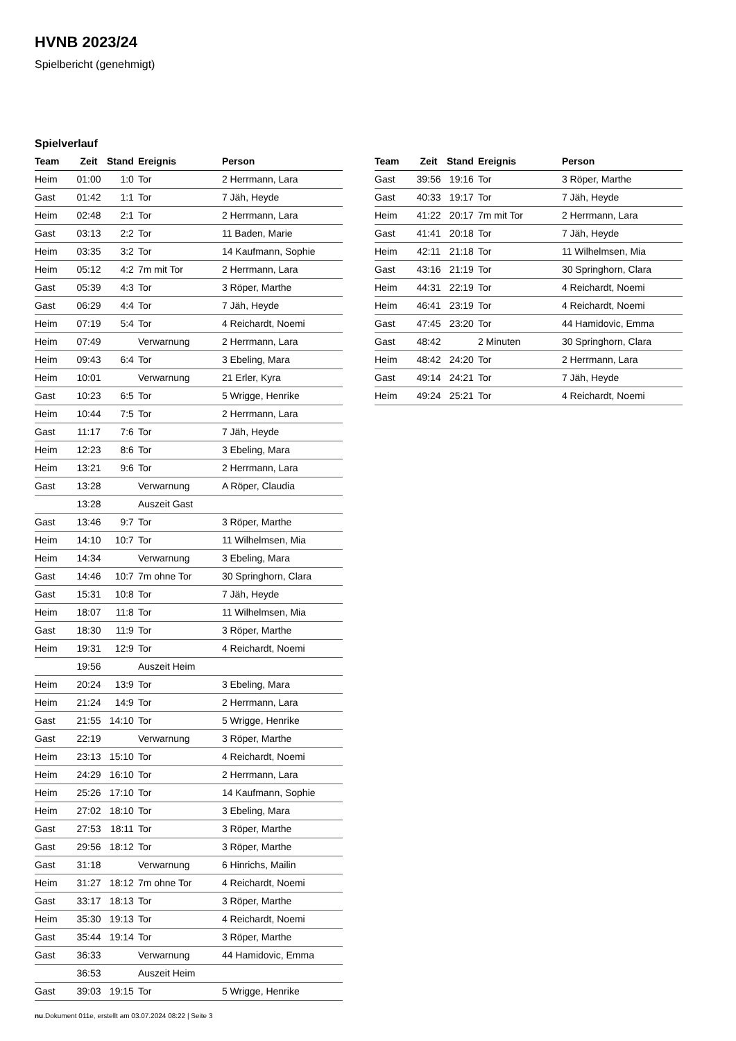HVNB 2023/24
Spielbericht (genehmigt)
Spielverlauf
| Team | Zeit | Stand | Ereignis | Person |
| --- | --- | --- | --- | --- |
| Heim | 01:00 | 1:0 | Tor | 2 Herrmann, Lara |
| Gast | 01:42 | 1:1 | Tor | 7 Jäh, Heyde |
| Heim | 02:48 | 2:1 | Tor | 2 Herrmann, Lara |
| Gast | 03:13 | 2:2 | Tor | 11 Baden, Marie |
| Heim | 03:35 | 3:2 | Tor | 14 Kaufmann, Sophie |
| Heim | 05:12 | 4:2 | 7m mit Tor | 2 Herrmann, Lara |
| Gast | 05:39 | 4:3 | Tor | 3 Röper, Marthe |
| Gast | 06:29 | 4:4 | Tor | 7 Jäh, Heyde |
| Heim | 07:19 | 5:4 | Tor | 4 Reichardt, Noemi |
| Heim | 07:49 | | Verwarnung | 2 Herrmann, Lara |
| Heim | 09:43 | 6:4 | Tor | 3 Ebeling, Mara |
| Heim | 10:01 | | Verwarnung | 21 Erler, Kyra |
| Gast | 10:23 | 6:5 | Tor | 5 Wrigge, Henrike |
| Heim | 10:44 | 7:5 | Tor | 2 Herrmann, Lara |
| Gast | 11:17 | 7:6 | Tor | 7 Jäh, Heyde |
| Heim | 12:23 | 8:6 | Tor | 3 Ebeling, Mara |
| Heim | 13:21 | 9:6 | Tor | 2 Herrmann, Lara |
| Gast | 13:28 | | Verwarnung | A Röper, Claudia |
| | 13:28 | | Auszeit Gast | |
| Gast | 13:46 | 9:7 | Tor | 3 Röper, Marthe |
| Heim | 14:10 | 10:7 | Tor | 11 Wilhelmsen, Mia |
| Heim | 14:34 | | Verwarnung | 3 Ebeling, Mara |
| Gast | 14:46 | 10:7 | 7m ohne Tor | 30 Springhorn, Clara |
| Gast | 15:31 | 10:8 | Tor | 7 Jäh, Heyde |
| Heim | 18:07 | 11:8 | Tor | 11 Wilhelmsen, Mia |
| Gast | 18:30 | 11:9 | Tor | 3 Röper, Marthe |
| Heim | 19:31 | 12:9 | Tor | 4 Reichardt, Noemi |
| | 19:56 | | Auszeit Heim | |
| Heim | 20:24 | 13:9 | Tor | 3 Ebeling, Mara |
| Heim | 21:24 | 14:9 | Tor | 2 Herrmann, Lara |
| Gast | 21:55 | 14:10 | Tor | 5 Wrigge, Henrike |
| Gast | 22:19 | | Verwarnung | 3 Röper, Marthe |
| Heim | 23:13 | 15:10 | Tor | 4 Reichardt, Noemi |
| Heim | 24:29 | 16:10 | Tor | 2 Herrmann, Lara |
| Heim | 25:26 | 17:10 | Tor | 14 Kaufmann, Sophie |
| Heim | 27:02 | 18:10 | Tor | 3 Ebeling, Mara |
| Gast | 27:53 | 18:11 | Tor | 3 Röper, Marthe |
| Gast | 29:56 | 18:12 | Tor | 3 Röper, Marthe |
| Gast | 31:18 | | Verwarnung | 6 Hinrichs, Mailin |
| Heim | 31:27 | 18:12 | 7m ohne Tor | 4 Reichardt, Noemi |
| Gast | 33:17 | 18:13 | Tor | 3 Röper, Marthe |
| Heim | 35:30 | 19:13 | Tor | 4 Reichardt, Noemi |
| Gast | 35:44 | 19:14 | Tor | 3 Röper, Marthe |
| Gast | 36:33 | | Verwarnung | 44 Hamidovic, Emma |
| | 36:53 | | Auszeit Heim | |
| Gast | 39:03 | 19:15 | Tor | 5 Wrigge, Henrike |
| Team | Zeit | Stand | Ereignis | Person |
| --- | --- | --- | --- | --- |
| Gast | 39:56 | 19:16 | Tor | 3 Röper, Marthe |
| Gast | 40:33 | 19:17 | Tor | 7 Jäh, Heyde |
| Heim | 41:22 | 20:17 | 7m mit Tor | 2 Herrmann, Lara |
| Gast | 41:41 | 20:18 | Tor | 7 Jäh, Heyde |
| Heim | 42:11 | 21:18 | Tor | 11 Wilhelmsen, Mia |
| Gast | 43:16 | 21:19 | Tor | 30 Springhorn, Clara |
| Heim | 44:31 | 22:19 | Tor | 4 Reichardt, Noemi |
| Heim | 46:41 | 23:19 | Tor | 4 Reichardt, Noemi |
| Gast | 47:45 | 23:20 | Tor | 44 Hamidovic, Emma |
| Gast | 48:42 | | 2 Minuten | 30 Springhorn, Clara |
| Heim | 48:42 | 24:20 | Tor | 2 Herrmann, Lara |
| Gast | 49:14 | 24:21 | Tor | 7 Jäh, Heyde |
| Heim | 49:24 | 25:21 | Tor | 4 Reichardt, Noemi |
nu.Dokument 011e, erstellt am 03.07.2024 08:22 | Seite 3